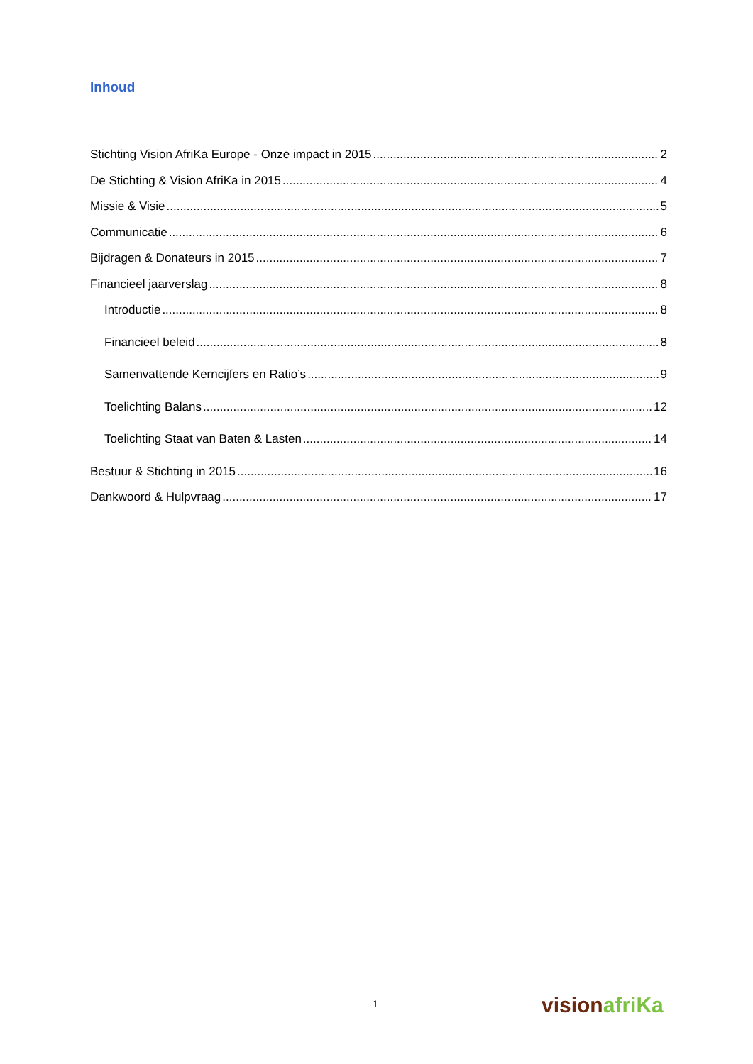Inhoud
Stichting Vision AfriKa Europe - Onze impact in 2015 2
De Stichting & Vision AfriKa in 2015 4
Missie & Visie 5
Communicatie 6
Bijdragen & Donateurs in 2015 7
Financieel jaarverslag 8
Introductie 8
Financieel beleid 8
Samenvattende Kerncijfers en Ratio’s 9
Toelichting Balans 12
Toelichting Staat van Baten & Lasten 14
Bestuur & Stichting in 2015 16
Dankwoord & Hulpvraag 17
1 vision afriKa